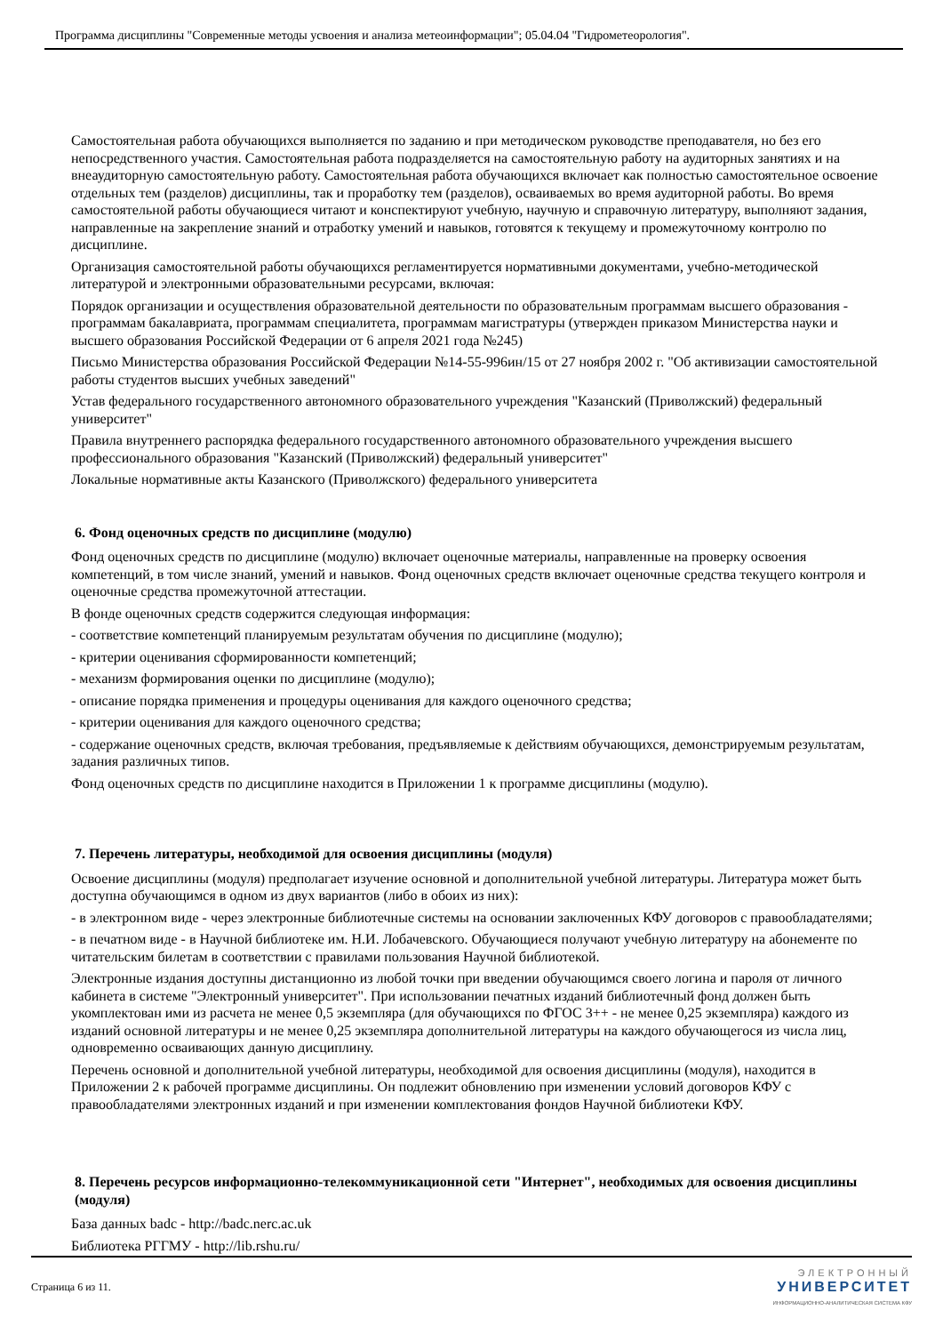Программа дисциплины "Современные методы усвоения и анализа метеоинформации"; 05.04.04 "Гидрометеорология".
Самостоятельная работа обучающихся выполняется по заданию и при методическом руководстве преподавателя, но без его непосредственного участия. Самостоятельная работа подразделяется на самостоятельную работу на аудиторных занятиях и на внеаудиторную самостоятельную работу. Самостоятельная работа обучающихся включает как полностью самостоятельное освоение отдельных тем (разделов) дисциплины, так и проработку тем (разделов), осваиваемых во время аудиторной работы. Во время самостоятельной работы обучающиеся читают и конспектируют учебную, научную и справочную литературу, выполняют задания, направленные на закрепление знаний и отработку умений и навыков, готовятся к текущему и промежуточному контролю по дисциплине.
Организация самостоятельной работы обучающихся регламентируется нормативными документами, учебно-методической литературой и электронными образовательными ресурсами, включая:
Порядок организации и осуществления образовательной деятельности по образовательным программам высшего образования - программам бакалавриата, программам специалитета, программам магистратуры (утвержден приказом Министерства науки и высшего образования Российской Федерации от 6 апреля 2021 года №245)
Письмо Министерства образования Российской Федерации №14-55-996ин/15 от 27 ноября 2002 г. "Об активизации самостоятельной работы студентов высших учебных заведений"
Устав федерального государственного автономного образовательного учреждения "Казанский (Приволжский) федеральный университет"
Правила внутреннего распорядка федерального государственного автономного образовательного учреждения высшего профессионального образования "Казанский (Приволжский) федеральный университет"
Локальные нормативные акты Казанского (Приволжского) федерального университета
6. Фонд оценочных средств по дисциплине (модулю)
Фонд оценочных средств по дисциплине (модулю) включает оценочные материалы, направленные на проверку освоения компетенций, в том числе знаний, умений и навыков. Фонд оценочных средств включает оценочные средства текущего контроля и оценочные средства промежуточной аттестации.
В фонде оценочных средств содержится следующая информация:
- соответствие компетенций планируемым результатам обучения по дисциплине (модулю);
- критерии оценивания сформированности компетенций;
- механизм формирования оценки по дисциплине (модулю);
- описание порядка применения и процедуры оценивания для каждого оценочного средства;
- критерии оценивания для каждого оценочного средства;
- содержание оценочных средств, включая требования, предъявляемые к действиям обучающихся, демонстрируемым результатам, задания различных типов.
Фонд оценочных средств по дисциплине находится в Приложении 1 к программе дисциплины (модулю).
7. Перечень литературы, необходимой для освоения дисциплины (модуля)
Освоение дисциплины (модуля) предполагает изучение основной и дополнительной учебной литературы. Литература может быть доступна обучающимся в одном из двух вариантов (либо в обоих из них):
- в электронном виде - через электронные библиотечные системы на основании заключенных КФУ договоров с правообладателями;
- в печатном виде - в Научной библиотеке им. Н.И. Лобачевского. Обучающиеся получают учебную литературу на абонементе по читательским билетам в соответствии с правилами пользования Научной библиотекой.
Электронные издания доступны дистанционно из любой точки при введении обучающимся своего логина и пароля от личного кабинета в системе "Электронный университет". При использовании печатных изданий библиотечный фонд должен быть укомплектован ими из расчета не менее 0,5 экземпляра (для обучающихся по ФГОС 3++ - не менее 0,25 экземпляра) каждого из изданий основной литературы и не менее 0,25 экземпляра дополнительной литературы на каждого обучающегося из числа лиц, одновременно осваивающих данную дисциплину.
Перечень основной и дополнительной учебной литературы, необходимой для освоения дисциплины (модуля), находится в Приложении 2 к рабочей программе дисциплины. Он подлежит обновлению при изменении условий договоров КФУ с правообладателями электронных изданий и при изменении комплектования фондов Научной библиотеки КФУ.
8. Перечень ресурсов информационно-телекоммуникационной сети "Интернет", необходимых для освоения дисциплины (модуля)
База данных badc - http://badc.nerc.ac.uk
Библиотека РГГМУ - http://lib.rshu.ru/
Страница 6 из 11.
ЭЛЕКТРОННЫЙ
УНИВЕРСИТЕТ
ИНФОРМАЦИОННО-АНАЛИТИЧЕСКАЯ СИСТЕМА КФУ